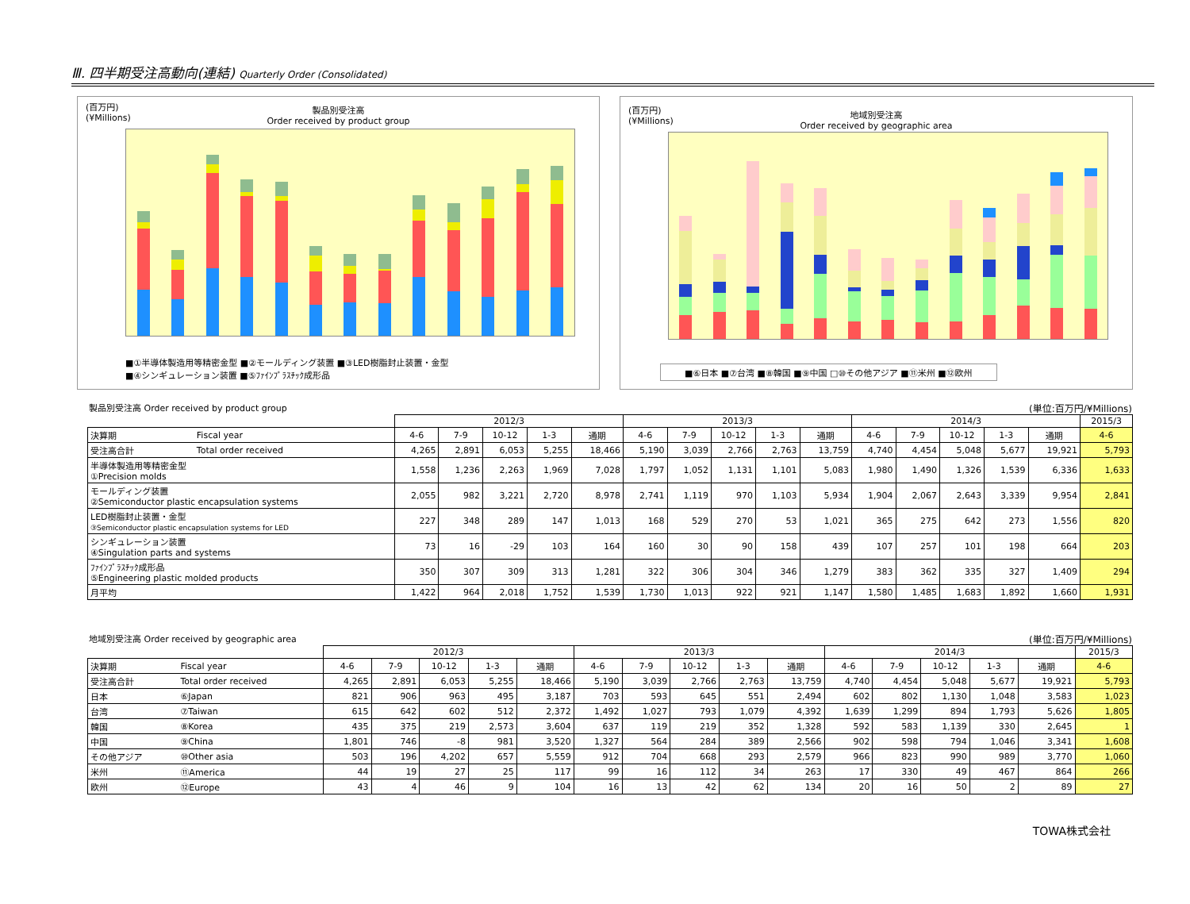Ⅲ. 四半期受注高動向(連結) Quarterly Order (Consolidated)
(百万円)
(¥Millions)
製品別受注高
Order received by product group
■①半導体製造用等精密金型 ■②モールディング装置 ■③LED樹脂封止装置・金型
■④シンギュレーション装置 ■⑤ﾌｧｲﾝﾌﾟﾗｽﾁｯｸ成形品
(百万円)
(¥Millions)
地域別受注高
Order received by geographic area
■⑥日本 ■⑦台湾 ■⑧韓国 ■⑨中国 □⑩その他アジア ■⑪米州 ■⑫欧州
製品別受注高 Order received by product group (単位:百万円/¥Millions)
| | | 2012/3 | | | | | 2013/3 | | | | | 2014/3 | | | | | 2015/3 |
| --- | --- | --- | --- | --- | --- | --- | --- | --- | --- | --- | --- | --- | --- | --- | --- | --- | --- |
| 決算期 | Fiscal year | 4-6 | 7-9 | 10-12 | 1-3 | 通期 | 4-6 | 7-9 | 10-12 | 1-3 | 通期 | 4-6 | 7-9 | 10-12 | 1-3 | 通期 | 4-6 |
| 受注高合計 | Total order received | 4,265 | 2,891 | 6,053 | 5,255 | 18,466 | 5,190 | 3,039 | 2,766 | 2,763 | 13,759 | 4,740 | 4,454 | 5,048 | 5,677 | 19,921 | 5,793 |
| 半導体製造用等精密金型 ①Precision molds | | 1,558 | 1,236 | 2,263 | 1,969 | 7,028 | 1,797 | 1,052 | 1,131 | 1,101 | 5,083 | 1,980 | 1,490 | 1,326 | 1,539 | 6,336 | 1,633 |
| モールディング装置 ②Semiconductor plastic encapsulation systems | | 2,055 | 982 | 3,221 | 2,720 | 8,978 | 2,741 | 1,119 | 970 | 1,103 | 5,934 | 1,904 | 2,067 | 2,643 | 3,339 | 9,954 | 2,841 |
| LED樹脂封止装置・金型 ③Semiconductor plastic encapsulation systems for LED | | 227 | 348 | 289 | 147 | 1,013 | 168 | 529 | 270 | 53 | 1,021 | 365 | 275 | 642 | 273 | 1,556 | 820 |
| シンギュレーション装置 ④Singulation parts and systems | | 73 | 16 | -29 | 103 | 164 | 160 | 30 | 90 | 158 | 439 | 107 | 257 | 101 | 198 | 664 | 203 |
| ﾌｧｲﾝﾌﾟﾗｽﾁｯｸ成形品 ⑤Engineering plastic molded products | | 350 | 307 | 309 | 313 | 1,281 | 322 | 306 | 304 | 346 | 1,279 | 383 | 362 | 335 | 327 | 1,409 | 294 |
| 月平均 | | 1,422 | 964 | 2,018 | 1,752 | 1,539 | 1,730 | 1,013 | 922 | 921 | 1,147 | 1,580 | 1,485 | 1,683 | 1,892 | 1,660 | 1,931 |
地域別受注高 Order received by geographic area (単位:百万円/¥Millions)
| | | 2012/3 | | | | | 2013/3 | | | | | 2014/3 | | | | | 2015/3 |
| --- | --- | --- | --- | --- | --- | --- | --- | --- | --- | --- | --- | --- | --- | --- | --- | --- | --- |
| 決算期 | Fiscal year | 4-6 | 7-9 | 10-12 | 1-3 | 通期 | 4-6 | 7-9 | 10-12 | 1-3 | 通期 | 4-6 | 7-9 | 10-12 | 1-3 | 通期 | 4-6 |
| 受注高合計 | Total order received | 4,265 | 2,891 | 6,053 | 5,255 | 18,466 | 5,190 | 3,039 | 2,766 | 2,763 | 13,759 | 4,740 | 4,454 | 5,048 | 5,677 | 19,921 | 5,793 |
| 日本 | ⑥Japan | 821 | 906 | 963 | 495 | 3,187 | 703 | 593 | 645 | 551 | 2,494 | 602 | 802 | 1,130 | 1,048 | 3,583 | 1,023 |
| 台湾 | ⑦Taiwan | 615 | 642 | 602 | 512 | 2,372 | 1,492 | 1,027 | 793 | 1,079 | 4,392 | 1,639 | 1,299 | 894 | 1,793 | 5,626 | 1,805 |
| 韓国 | ⑧Korea | 435 | 375 | 219 | 2,573 | 3,604 | 637 | 119 | 219 | 352 | 1,328 | 592 | 583 | 1,139 | 330 | 2,645 | 1 |
| 中国 | ⑨China | 1,801 | 746 | -8 | 981 | 3,520 | 1,327 | 564 | 284 | 389 | 2,566 | 902 | 598 | 794 | 1,046 | 3,341 | 1,608 |
| その他アジア | ⑩Other asia | 503 | 196 | 4,202 | 657 | 5,559 | 912 | 704 | 668 | 293 | 2,579 | 966 | 823 | 990 | 989 | 3,770 | 1,060 |
| 米州 | ⑪America | 44 | 19 | 27 | 25 | 117 | 99 | 16 | 112 | 34 | 263 | 17 | 330 | 49 | 467 | 864 | 266 |
| 欧州 | ⑫Europe | 43 | 4 | 46 | 9 | 104 | 16 | 13 | 42 | 62 | 134 | 20 | 16 | 50 | 2 | 89 | 27 |
TOWA株式会社